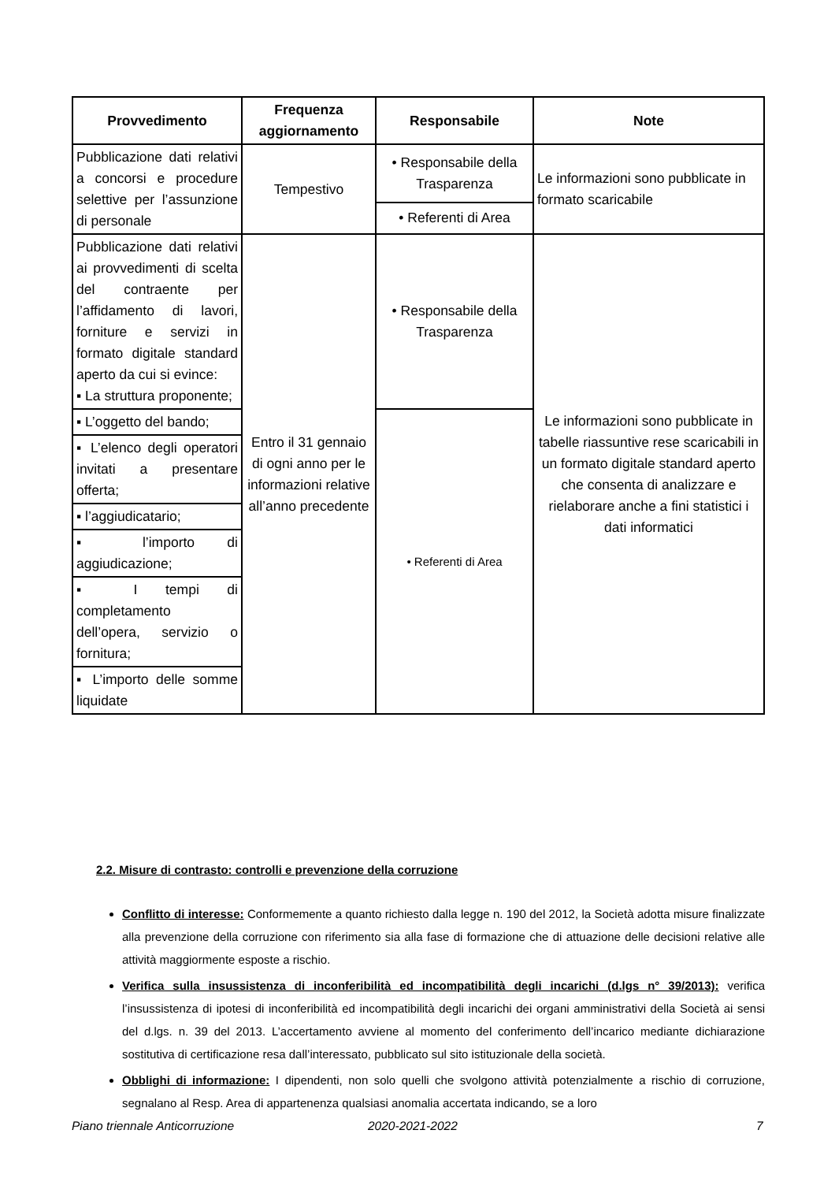| Provvedimento | Frequenza aggiornamento | Responsabile | Note |
| --- | --- | --- | --- |
| Pubblicazione dati relativi a concorsi e procedure selettive per l’assunzione di personale | Tempestivo | • Responsabile della Trasparenza | Le informazioni sono pubblicate in formato scaricabile |
| | | • Referenti di Area | |
| Pubblicazione dati relativi ai provvedimenti di scelta del contraente per l’affidamento di lavori, forniture e servizi in formato digitale standard aperto da cui si evince: ▪ La struttura proponente; | Entro il 31 gennaio di ogni anno per le informazioni relative all’anno precedente | • Responsabile della Trasparenza | Le informazioni sono pubblicate in tabelle riassuntive rese scaricabili in un formato digitale standard aperto che consenta di analizzare e rielaborare anche a fini statistici i dati informatici |
| ▪ L’oggetto del bando; | | • Referenti di Area | |
| ▪ L’elenco degli operatori invitati a presentare offerta; | | | |
| ▪ l’aggiudicatario; | | | |
| ▪ l’importo di aggiudicazione; | | | |
| ▪ I tempi di completamento dell’opera, servizio o fornitura; | | | |
| ▪ L’importo delle somme liquidate | | | |
2.2. Misure di contrasto: controlli e prevenzione della corruzione
Conflitto di interesse: Conformemente a quanto richiesto dalla legge n. 190 del 2012, la Società adotta misure finalizzate alla prevenzione della corruzione con riferimento sia alla fase di formazione che di attuazione delle decisioni relative alle attività maggiormente esposte a rischio.
Verifica sulla insussistenza di inconferibilità ed incompatibilità degli incarichi (d.lgs n° 39/2013): verifica l’insussistenza di ipotesi di inconferibilità ed incompatibilità degli incarichi dei organi amministrativi della Società ai sensi del d.lgs. n. 39 del 2013. L’accertamento avviene al momento del conferimento dell’incarico mediante dichiarazione sostitutiva di certificazione resa dall’interessato, pubblicato sul sito istituzionale della società.
Obblighi di informazione: I dipendenti, non solo quelli che svolgono attività potenzialmente a rischio di corruzione, segnalano al Resp. Area di appartenenza qualsiasi anomalia accertata indicando, se a loro
Piano triennale Anticorruzione 2020-2021-2022 7